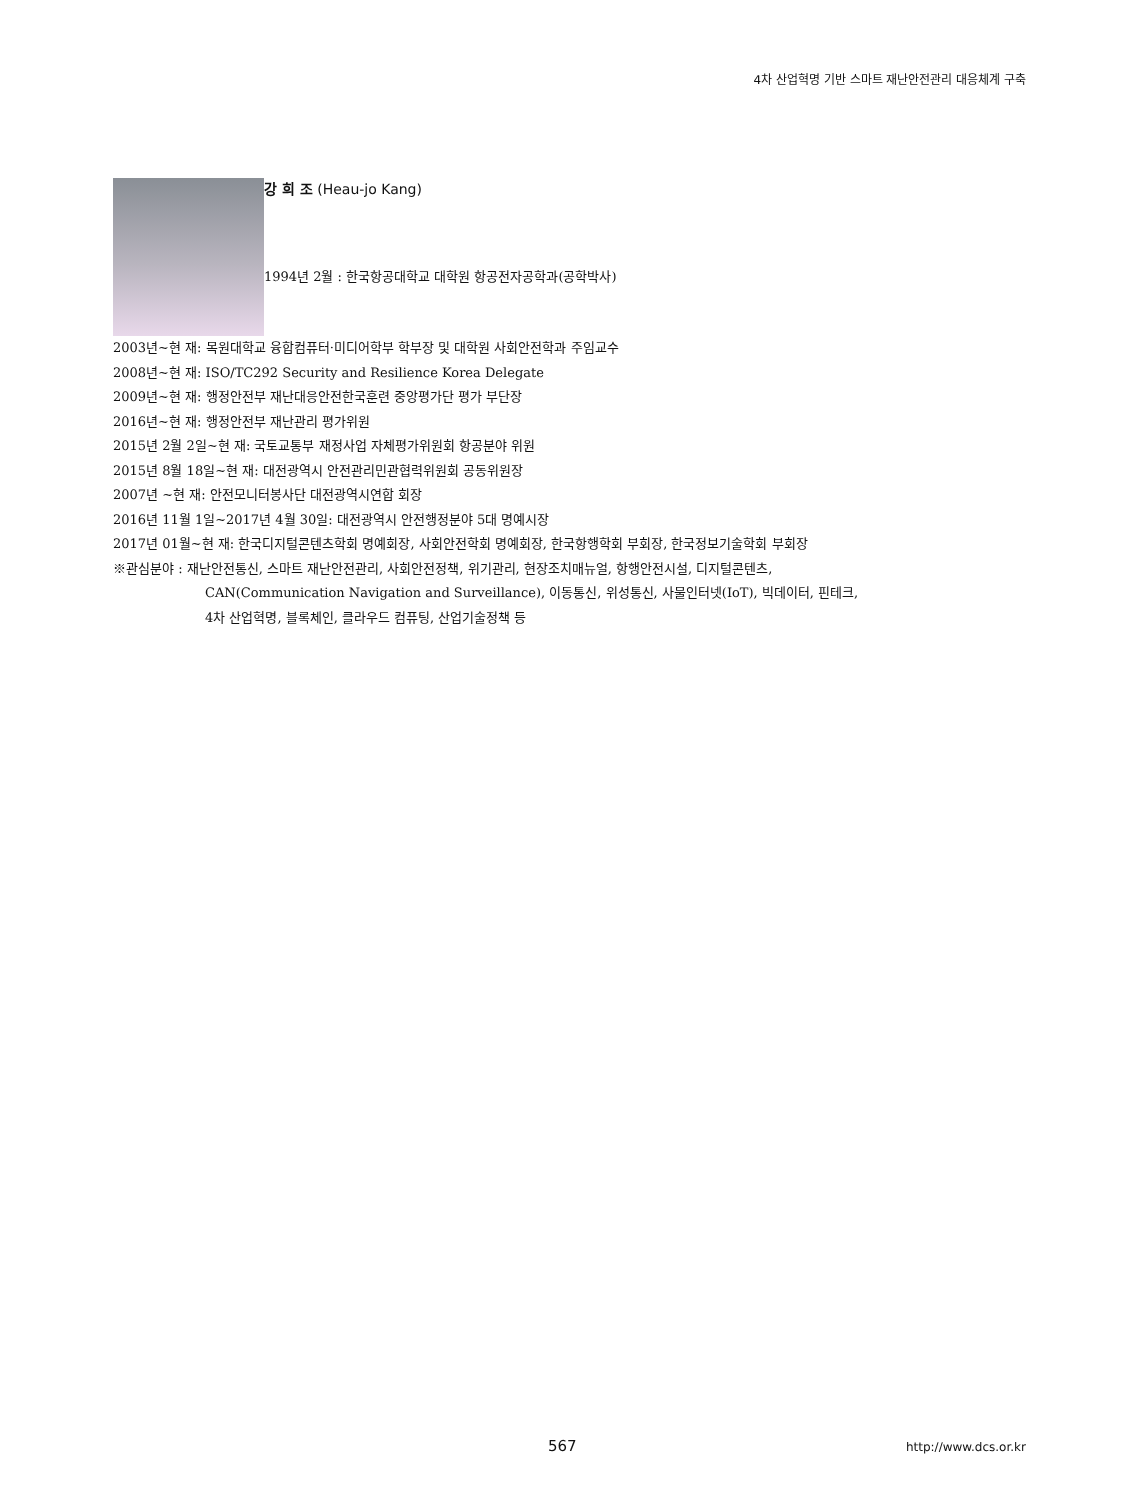4차 산업혁명 기반 스마트 재난안전관리 대응체계 구축
강 희 조 (Heau-jo Kang)
1994년 2월 : 한국항공대학교 대학원 항공전자공학과(공학박사)
2003년~현 재: 목원대학교 융합컴퓨터·미디어학부 학부장 및 대학원 사회안전학과 주임교수
2008년~현 재: ISO/TC292 Security and Resilience Korea Delegate
2009년~현 재: 행정안전부 재난대응안전한국훈련 중앙평가단 평가 부단장
2016년~현 재: 행정안전부 재난관리 평가위원
2015년 2월 2일~현 재: 국토교통부 재정사업 자체평가위원회 항공분야 위원
2015년 8월 18일~현 재: 대전광역시 안전관리민관협력위원회 공동위원장
2007년 ~현 재: 안전모니터봉사단 대전광역시연합 회장
2016년 11월 1일~2017년 4월 30일: 대전광역시 안전행정분야 5대 명예시장
2017년 01월~현 재: 한국디지털콘텐츠학회 명예회장, 사회안전학회 명예회장, 한국항행학회 부회장, 한국정보기술학회 부회장
※관심분야 : 재난안전통신, 스마트 재난안전관리, 사회안전정책, 위기관리, 현장조치매뉴얼, 항행안전시설, 디지털콘텐츠,
CAN(Communication Navigation and Surveillance), 이동통신, 위성통신, 사물인터넷(IoT), 빅데이터, 핀테크,
4차 산업혁명, 블록체인, 클라우드 컴퓨팅, 산업기술정책 등
567 http://www.dcs.or.kr